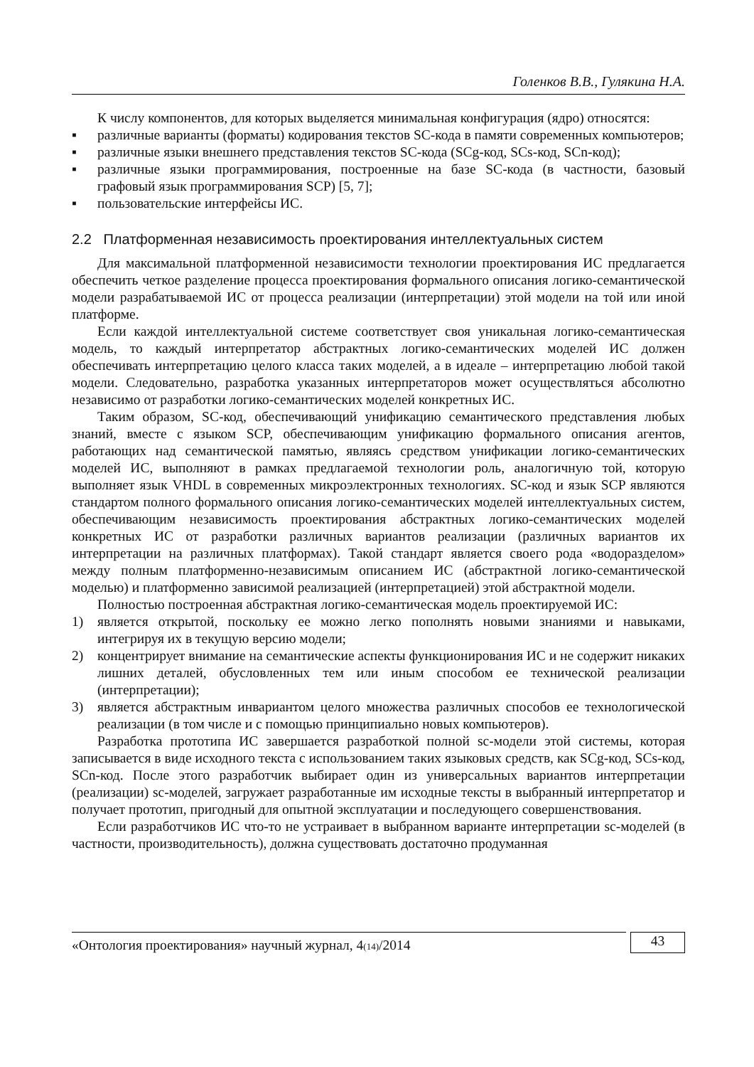Голенков В.В., Гулякина Н.А.
К числу компонентов, для которых выделяется минимальная конфигурация (ядро) относятся:
▪ различные варианты (форматы) кодирования текстов SC-кода в памяти современных компьютеров;
▪ различные языки внешнего представления текстов SC-кода (SCg-код, SCs-код, SCn-код);
▪ различные языки программирования, построенные на базе SC-кода (в частности, базовый графовый язык программирования SCP) [5, 7];
▪ пользовательские интерфейсы ИС.
2.2 Платформенная независимость проектирования интеллектуальных систем
Для максимальной платформенной независимости технологии проектирования ИС предлагается обеспечить четкое разделение процесса проектирования формального описания логико-семантической модели разрабатываемой ИС от процесса реализации (интерпретации) этой модели на той или иной платформе.
Если каждой интеллектуальной системе соответствует своя уникальная логико-семантическая модель, то каждый интерпретатор абстрактных логико-семантических моделей ИС должен обеспечивать интерпретацию целого класса таких моделей, а в идеале – интерпретацию любой такой модели. Следовательно, разработка указанных интерпретаторов может осуществляться абсолютно независимо от разработки логико-семантических моделей конкретных ИС.
Таким образом, SC-код, обеспечивающий унификацию семантического представления любых знаний, вместе с языком SCP, обеспечивающим унификацию формального описания агентов, работающих над семантической памятью, являясь средством унификации логико-семантических моделей ИС, выполняют в рамках предлагаемой технологии роль, аналогичную той, которую выполняет язык VHDL в современных микроэлектронных технологиях. SC-код и язык SCP являются стандартом полного формального описания логико-семантических моделей интеллектуальных систем, обеспечивающим независимость проектирования абстрактных логико-семантических моделей конкретных ИС от разработки различных вариантов реализации (различных вариантов их интерпретации на различных платформах). Такой стандарт является своего рода «водоразделом» между полным платформенно-независимым описанием ИС (абстрактной логико-семантической моделью) и платформенно зависимой реализацией (интерпретацией) этой абстрактной модели.
Полностью построенная абстрактная логико-семантическая модель проектируемой ИС:
1) является открытой, поскольку ее можно легко пополнять новыми знаниями и навыками, интегрируя их в текущую версию модели;
2) концентрирует внимание на семантические аспекты функционирования ИС и не содержит никаких лишних деталей, обусловленных тем или иным способом ее технической реализации (интерпретации);
3) является абстрактным инвариантом целого множества различных способов ее технологической реализации (в том числе и с помощью принципиально новых компьютеров).
Разработка прототипа ИС завершается разработкой полной sc-модели этой системы, которая записывается в виде исходного текста с использованием таких языковых средств, как SCg-код, SCs-код, SCn-код. После этого разработчик выбирает один из универсальных вариантов интерпретации (реализации) sc-моделей, загружает разработанные им исходные тексты в выбранный интерпретатор и получает прототип, пригодный для опытной эксплуатации и последующего совершенствования.
Если разработчиков ИС что-то не устраивает в выбранном варианте интерпретации sc-моделей (в частности, производительность), должна существовать достаточно продуманная
«Онтология проектирования» научный журнал, 4(14)/2014
43